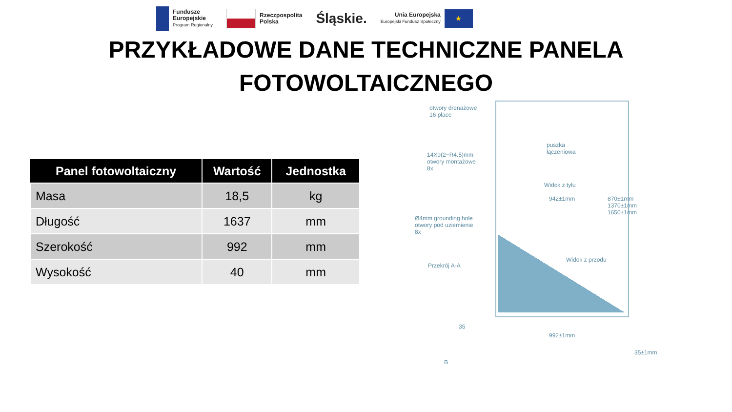Fundusze
Europejskie
Program Regionalny
Rzeczpospolita
Polska
Śląskie.
Unia Europejska
Europejski Fundusz Społeczny
★
PRZYKŁADOWE DANE TECHNICZNE PANELA
FOTOWOLTAICZNEGO
| Panel fotowoltaiczny | Wartość | Jednostka |
| --- | --- | --- |
| Masa | 18,5 | kg |
| Długość | 1637 | mm |
| Szerokość | 992 | mm |
| Wysokość | 40 | mm |
otwory drenażowe
16 płace
puszka
łączeniowa
14X9(2−R4.5)mm
otwory montażowe
8x
Widok z tyłu
942±1mm
Ø4mm grounding hole
otwory pod uziemienie
8x
Widok z przodu
Przekrój A-A
35
992±1mm
870±1mm 1370±1mm 1650±1mm
B
35±1mm